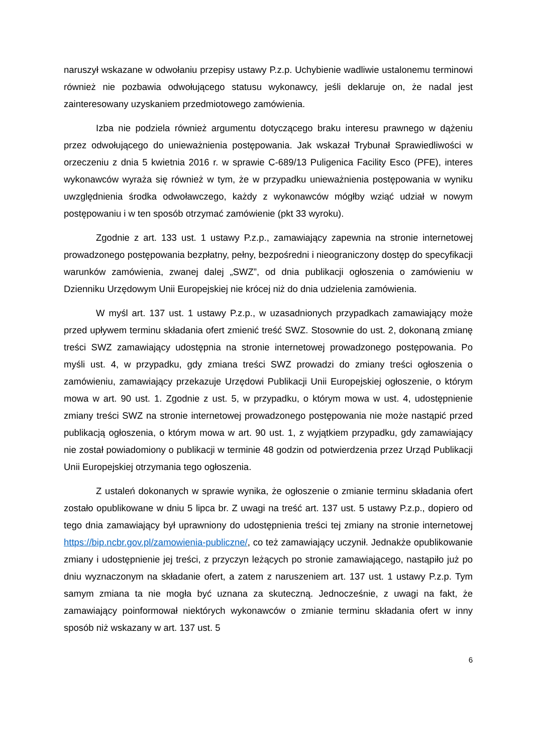naruszył wskazane w odwołaniu przepisy ustawy P.z.p. Uchybienie wadliwie ustalonemu terminowi również nie pozbawia odwołującego statusu wykonawcy, jeśli deklaruje on, że nadal jest zainteresowany uzyskaniem przedmiotowego zamówienia.
Izba nie podziela również argumentu dotyczącego braku interesu prawnego w dążeniu przez odwołującego do unieważnienia postępowania. Jak wskazał Trybunał Sprawiedliwości w orzeczeniu z dnia 5 kwietnia 2016 r. w sprawie C-689/13 Puligenica Facility Esco (PFE), interes wykonawców wyraża się również w tym, że w przypadku unieważnienia postępowania w wyniku uwzględnienia środka odwoławczego, każdy z wykonawców mógłby wziąć udział w nowym postępowaniu i w ten sposób otrzymać zamówienie (pkt 33 wyroku).
Zgodnie z art. 133 ust. 1 ustawy P.z.p., zamawiający zapewnia na stronie internetowej prowadzonego postępowania bezpłatny, pełny, bezpośredni i nieograniczony dostęp do specyfikacji warunków zamówienia, zwanej dalej „SWZ”, od dnia publikacji ogłoszenia o zamówieniu w Dzienniku Urzędowym Unii Europejskiej nie krócej niż do dnia udzielenia zamówienia.
W myśl art. 137 ust. 1 ustawy P.z.p., w uzasadnionych przypadkach zamawiający może przed upływem terminu składania ofert zmienić treść SWZ. Stosownie do ust. 2, dokonaną zmianę treści SWZ zamawiający udostępnia na stronie internetowej prowadzonego postępowania. Po myśli ust. 4, w przypadku, gdy zmiana treści SWZ prowadzi do zmiany treści ogłoszenia o zamówieniu, zamawiający przekazuje Urzędowi Publikacji Unii Europejskiej ogłoszenie, o którym mowa w art. 90 ust. 1. Zgodnie z ust. 5, w przypadku, o którym mowa w ust. 4, udostępnienie zmiany treści SWZ na stronie internetowej prowadzonego postępowania nie może nastąpić przed publikacją ogłoszenia, o którym mowa w art. 90 ust. 1, z wyjątkiem przypadku, gdy zamawiający nie został powiadomiony o publikacji w terminie 48 godzin od potwierdzenia przez Urząd Publikacji Unii Europejskiej otrzymania tego ogłoszenia.
Z ustaleń dokonanych w sprawie wynika, że ogłoszenie o zmianie terminu składania ofert zostało opublikowane w dniu 5 lipca br. Z uwagi na treść art. 137 ust. 5 ustawy P.z.p., dopiero od tego dnia zamawiający był uprawniony do udostępnienia treści tej zmiany na stronie internetowej https://bip.ncbr.gov.pl/zamowienia-publiczne/, co też zamawiający uczynił. Jednakże opublikowanie zmiany i udostępnienie jej treści, z przyczyn leżących po stronie zamawiającego, nastąpiło już po dniu wyznaczonym na składanie ofert, a zatem z naruszeniem art. 137 ust. 1 ustawy P.z.p. Tym samym zmiana ta nie mogła być uznana za skuteczną. Jednocześnie, z uwagi na fakt, że zamawiający poinformował niektórych wykonawców o zmianie terminu składania ofert w inny sposób niż wskazany w art. 137 ust. 5
6